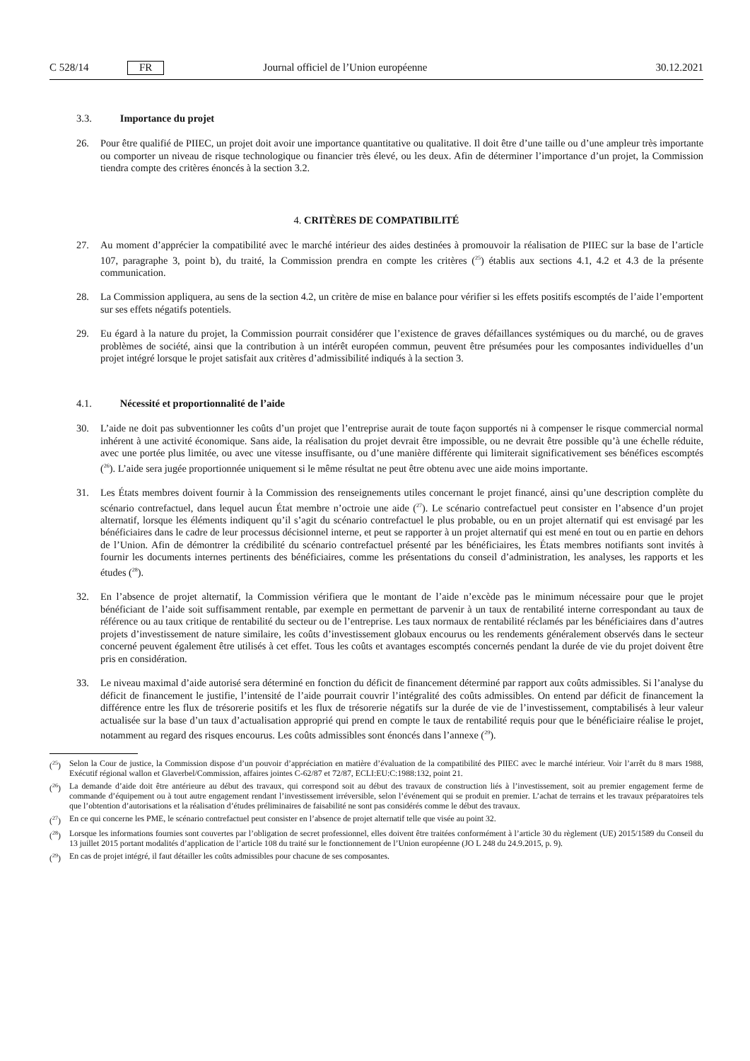C 528/14 FR Journal officiel de l’Union européenne 30.12.2021
3.3. Importance du projet
26. Pour être qualifié de PIIEC, un projet doit avoir une importance quantitative ou qualitative. Il doit être d’une taille ou d’une ampleur très importante ou comporter un niveau de risque technologique ou financier très élevé, ou les deux. Afin de déterminer l’importance d’un projet, la Commission tiendra compte des critères énoncés à la section 3.2.
4. CRITÈRES DE COMPATIBILITÉ
27. Au moment d’apprécier la compatibilité avec le marché intérieur des aides destinées à promouvoir la réalisation de PIIEC sur la base de l’article 107, paragraphe 3, point b), du traité, la Commission prendra en compte les critères (<sup>25</sup>) établis aux sections 4.1, 4.2 et 4.3 de la présente communication.
28. La Commission appliquera, au sens de la section 4.2, un critère de mise en balance pour vérifier si les effets positifs escomptés de l’aide l’emportent sur ses effets négatifs potentiels.
29. Eu égard à la nature du projet, la Commission pourrait considérer que l’existence de graves défaillances systémiques ou du marché, ou de graves problèmes de société, ainsi que la contribution à un intérêt européen commun, peuvent être présumées pour les composantes individuelles d’un projet intégré lorsque le projet satisfait aux critères d’admissibilité indiqués à la section 3.
4.1. Nécessité et proportionnalité de l’aide
30. L’aide ne doit pas subventionner les coûts d’un projet que l’entreprise aurait de toute façon supportés ni à compenser le risque commercial normal inhérent à une activité économique. Sans aide, la réalisation du projet devrait être impossible, ou ne devrait être possible qu’à une échelle réduite, avec une portée plus limitée, ou avec une vitesse insuffisante, ou d’une manière différente qui limiterait significativement ses bénéfices escomptés (<sup>26</sup>). L’aide sera jugée proportionnée uniquement si le même résultat ne peut être obtenu avec une aide moins importante.
31. Les États membres doivent fournir à la Commission des renseignements utiles concernant le projet financé, ainsi qu’une description complète du scénario contrefactuel, dans lequel aucun État membre n’octroie une aide (<sup>27</sup>). Le scénario contrefactuel peut consister en l’absence d’un projet alternatif, lorsque les éléments indiquent qu’il s’agit du scénario contrefactuel le plus probable, ou en un projet alternatif qui est envisagé par les bénéficiaires dans le cadre de leur processus décisionnel interne, et peut se rapporter à un projet alternatif qui est mené en tout ou en partie en dehors de l’Union. Afin de démontrer la crédibilité du scénario contrefactuel présenté par les bénéficiaires, les États membres notifiants sont invités à fournir les documents internes pertinents des bénéficiaires, comme les présentations du conseil d’administration, les analyses, les rapports et les études (<sup>28</sup>).
32. En l’absence de projet alternatif, la Commission vérifiera que le montant de l’aide n’excède pas le minimum nécessaire pour que le projet bénéficiant de l’aide soit suffisamment rentable, par exemple en permettant de parvenir à un taux de rentabilité interne correspondant au taux de référence ou au taux critique de rentabilité du secteur ou de l’entreprise. Les taux normaux de rentabilité réclamés par les bénéficiaires dans d’autres projets d’investissement de nature similaire, les coûts d’investissement globaux encourus ou les rendements généralement observés dans le secteur concerné peuvent également être utilisés à cet effet. Tous les coûts et avantages escomptés concernés pendant la durée de vie du projet doivent être pris en considération.
33. Le niveau maximal d’aide autorisé sera déterminé en fonction du déficit de financement déterminé par rapport aux coûts admissibles. Si l’analyse du déficit de financement le justifie, l’intensité de l’aide pourrait couvrir l’intégralité des coûts admissibles. On entend par déficit de financement la différence entre les flux de trésorerie positifs et les flux de trésorerie négatifs sur la durée de vie de l’investissement, comptabilisés à leur valeur actualisée sur la base d’un taux d’actualisation approprié qui prend en compte le taux de rentabilité requis pour que le bénéficiaire réalise le projet, notamment au regard des risques encourus. Les coûts admissibles sont énoncés dans l’annexe (<sup>29</sup>).
(<sup>25</sup>) Selon la Cour de justice, la Commission dispose d’un pouvoir d’appréciation en matière d’évaluation de la compatibilité des PIIEC avec le marché intérieur. Voir l’arrêt du 8 mars 1988, Exécutif régional wallon et Glaverbel/Commission, affaires jointes C-62/87 et 72/87, ECLI:EU:C:1988:132, point 21.
(<sup>26</sup>) La demande d’aide doit être antérieure au début des travaux, qui correspond soit au début des travaux de construction liés à l’investissement, soit au premier engagement ferme de commande d’équipement ou à tout autre engagement rendant l’investissement irréversible, selon l’événement qui se produit en premier. L’achat de terrains et les travaux préparatoires tels que l’obtention d’autorisations et la réalisation d’études préliminaires de faisabilité ne sont pas considérés comme le début des travaux.
(<sup>27</sup>) En ce qui concerne les PME, le scénario contrefactuel peut consister en l’absence de projet alternatif telle que visée au point 32.
(<sup>28</sup>) Lorsque les informations fournies sont couvertes par l’obligation de secret professionnel, elles doivent être traitées conformément à l’article 30 du règlement (UE) 2015/1589 du Conseil du 13 juillet 2015 portant modalités d’application de l’article 108 du traité sur le fonctionnement de l’Union européenne (JO L 248 du 24.9.2015, p. 9).
(<sup>29</sup>) En cas de projet intégré, il faut détailler les coûts admissibles pour chacune de ses composantes.